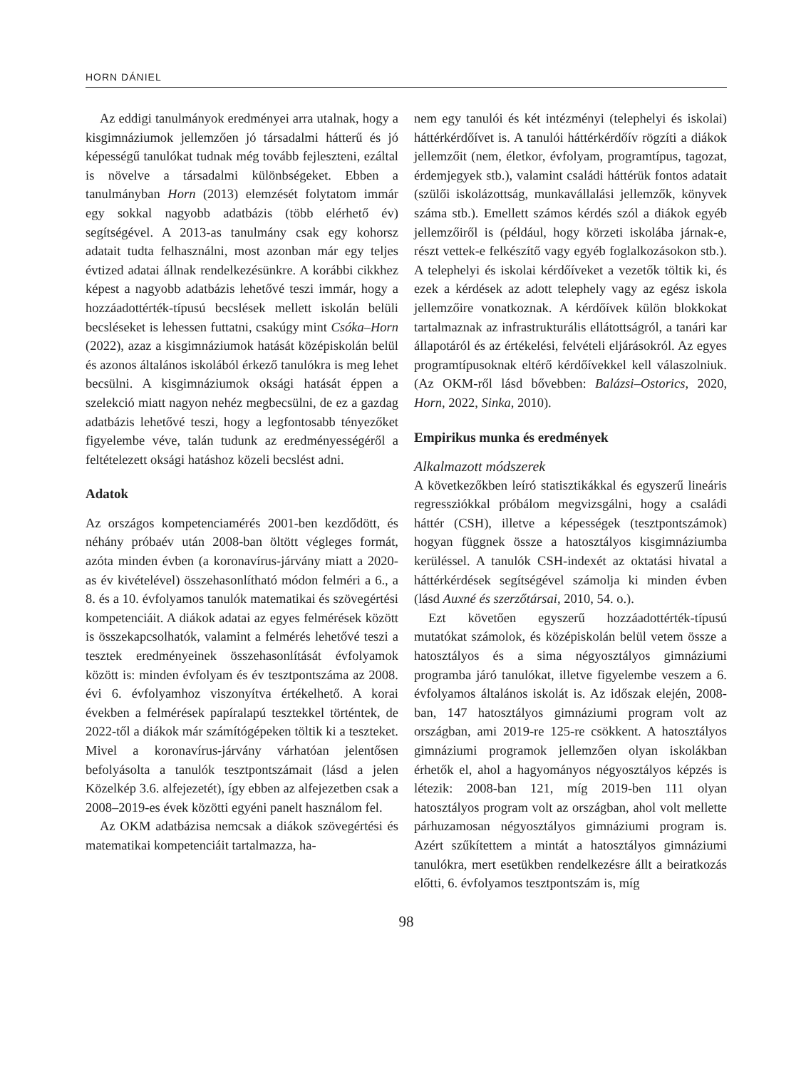HORN DÁNIEL
Az eddigi tanulmányok eredményei arra utalnak, hogy a kisgimnáziumok jellemzően jó társadalmi hátterű és jó képességű tanulókat tudnak még tovább fejleszteni, ezáltal is növelve a társadalmi különbségeket. Ebben a tanulmányban Horn (2013) elemzését folytatom immár egy sokkal nagyobb adatbázis (több elérhető év) segítségével. A 2013-as tanulmány csak egy kohorsz adatait tudta felhasználni, most azonban már egy teljes évtized adatai állnak rendelkezésünkre. A korábbi cikkhez képest a nagyobb adatbázis lehetővé teszi immár, hogy a hozzáadottérték-típusú becslések mellett iskolán belüli becsléseket is lehessen futtatni, csakúgy mint Csóka–Horn (2022), azaz a kisgimnáziumok hatását középiskolán belül és azonos általános iskolából érkező tanulókra is meg lehet becsülni. A kisgimnáziumok oksági hatását éppen a szelekció miatt nagyon nehéz megbecsülni, de ez a gazdag adatbázis lehetővé teszi, hogy a legfontosabb tényezőket figyelembe véve, talán tudunk az eredményességéről a feltételezett oksági hatáshoz közeli becslést adni.
Adatok
Az országos kompetenciamérés 2001-ben kezdődött, és néhány próbaév után 2008-ban öltött végleges formát, azóta minden évben (a koronavírus-járvány miatt a 2020-as év kivételével) összehasonlítható módon felméri a 6., a 8. és a 10. évfolyamos tanulók matematikai és szövegértési kompetenciáit. A diákok adatai az egyes felmérések között is összekapcsolhatók, valamint a felmérés lehetővé teszi a tesztek eredményeinek összehasonlítását évfolyamok között is: minden évfolyam és év tesztpontszáma az 2008. évi 6. évfolyamhoz viszonyítva értékelhető. A korai években a felmérések papíralapú tesztekkel történtek, de 2022-től a diákok már számítógépeken töltik ki a teszteket. Mivel a koronavírus-járvány várhatóan jelentősen befolyásolta a tanulók tesztpontszámait (lásd a jelen Közelkép 3.6. alfejezetét), így ebben az alfejezetben csak a 2008–2019-es évek közötti egyéni panelt használom fel.
Az OKM adatbázisa nemcsak a diákok szövegértési és matematikai kompetenciáit tartalmazza, ha-
nem egy tanulói és két intézményi (telephelyi és iskolai) háttérkérdőívet is. A tanulói háttérkérdőív rögzíti a diákok jellemzőit (nem, életkor, évfolyam, programtípus, tagozat, érdemjegyek stb.), valamint családi háttérük fontos adatait (szülői iskolázottság, munkavállalási jellemzők, könyvek száma stb.). Emellett számos kérdés szól a diákok egyéb jellemzőiről is (például, hogy körzeti iskolába járnak-e, részt vettek-e felkészítő vagy egyéb foglalkozásokon stb.). A telephelyi és iskolai kérdőíveket a vezetők töltik ki, és ezek a kérdések az adott telephely vagy az egész iskola jellemzőire vonatkoznak. A kérdőívek külön blokkokat tartalmaznak az infrastrukturális ellátottságról, a tanári kar állapotáról és az értékelési, felvételi eljárásokról. Az egyes programtípusoknak eltérő kérdőívekkel kell válaszolniuk. (Az OKM-ről lásd bővebben: Balázsi–Ostorics, 2020, Horn, 2022, Sinka, 2010).
Empirikus munka és eredmények
Alkalmazott módszerek
A következőkben leíró statisztikákkal és egyszerű lineáris regressziókkal próbálom megvizsgálni, hogy a családi háttér (CSH), illetve a képességek (tesztpontszámok) hogyan függnek össze a hatosztályos kisgimnáziumba kerüléssel. A tanulók CSH-indexét az oktatási hivatal a háttérkérdések segítségével számolja ki minden évben (lásd Auxné és szerzőtársai, 2010, 54. o.).
Ezt követően egyszerű hozzáadottérték-típusú mutatókat számolok, és középiskolán belül vetem össze a hatosztályos és a sima négyosztályos gimnáziumi programba járó tanulókat, illetve figyelembe veszem a 6. évfolyamos általános iskolát is. Az időszak elején, 2008-ban, 147 hatosztályos gimnáziumi program volt az országban, ami 2019-re 125-re csökkent. A hatosztályos gimnáziumi programok jellemzően olyan iskolákban érhetők el, ahol a hagyományos négyosztályos képzés is létezik: 2008-ban 121, míg 2019-ben 111 olyan hatosztályos program volt az országban, ahol volt mellette párhuzamosan négyosztályos gimnáziumi program is. Azért szűkítettem a mintát a hatosztályos gimnáziumi tanulókra, mert esetükben rendelkezésre állt a beiratkozás előtti, 6. évfolyamos tesztpontszám is, míg
98